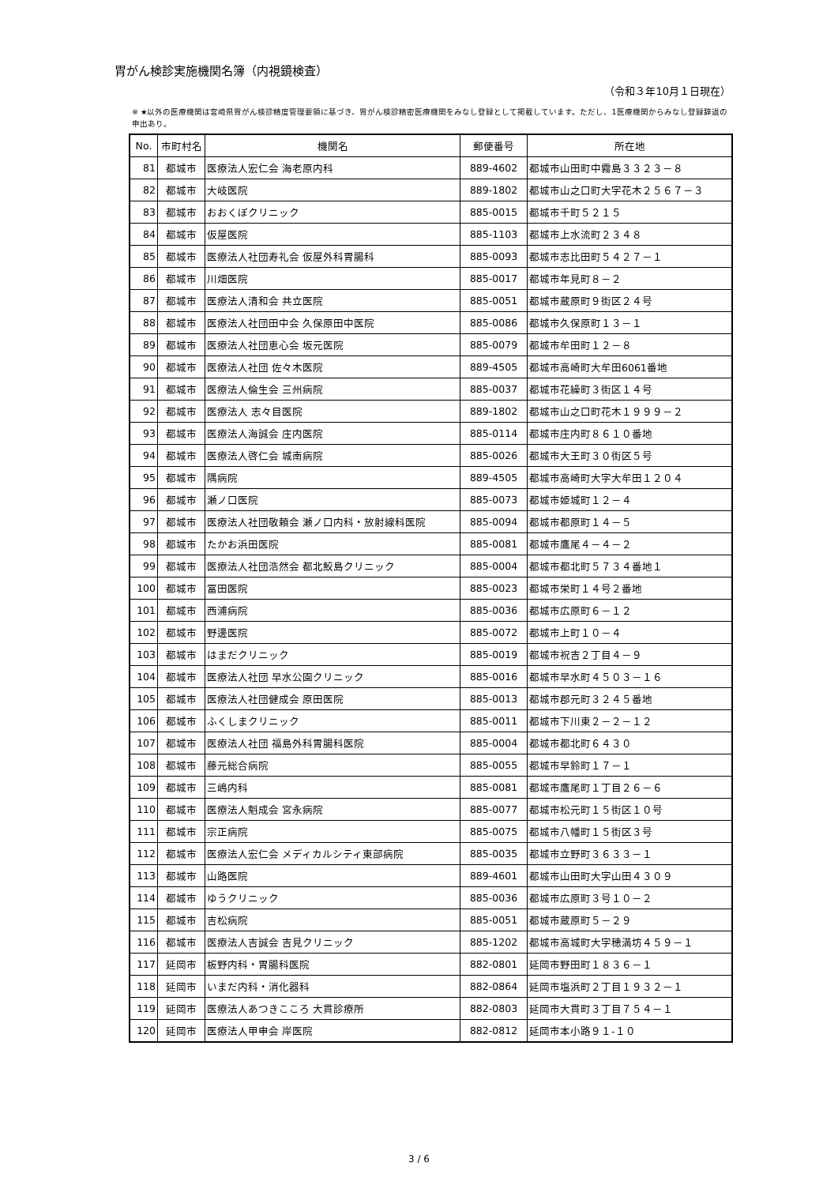胃がん検診実施機関名簿（内視鏡検査）
（令和３年10月１日現在）
※ ★以外の医療機関は宮崎県胃がん検診精度管理要領に基づき、胃がん検診精密医療機関をみなし登録として掲載しています。ただし、1医療機関からみなし登録辞退の申出あり。
| No. | 市町村名 | 機関名 | 郵便番号 | 所在地 |
| --- | --- | --- | --- | --- |
| 81 | 都城市 | 医療法人宏仁会 海老原内科 | 889-4602 | 都城市山田町中霧島３３２３－８ |
| 82 | 都城市 | 大岐医院 | 889-1802 | 都城市山之口町大字花木２５６７－３ |
| 83 | 都城市 | おおくぼクリニック | 885-0015 | 都城市千町５２１５ |
| 84 | 都城市 | 仮屋医院 | 885-1103 | 都城市上水流町２３４８ |
| 85 | 都城市 | 医療法人社団寿礼会 仮屋外科胃腸科 | 885-0093 | 都城市志比田町５４２７－１ |
| 86 | 都城市 | 川畑医院 | 885-0017 | 都城市年見町８－２ |
| 87 | 都城市 | 医療法人清和会 共立医院 | 885-0051 | 都城市蔵原町９街区２４号 |
| 88 | 都城市 | 医療法人社団田中会 久保原田中医院 | 885-0086 | 都城市久保原町１３－１ |
| 89 | 都城市 | 医療法人社団恵心会 坂元医院 | 885-0079 | 都城市牟田町１２－８ |
| 90 | 都城市 | 医療法人社団 佐々木医院 | 889-4505 | 都城市高崎町大牟田6061番地 |
| 91 | 都城市 | 医療法人倫生会 三州病院 | 885-0037 | 都城市花繰町３街区１４号 |
| 92 | 都城市 | 医療法人 志々目医院 | 889-1802 | 都城市山之口町花木１９９９－２ |
| 93 | 都城市 | 医療法人海誠会 庄内医院 | 885-0114 | 都城市庄内町８６１０番地 |
| 94 | 都城市 | 医療法人啓仁会 城南病院 | 885-0026 | 都城市大王町３０街区５号 |
| 95 | 都城市 | 隅病院 | 889-4505 | 都城市高崎町大字大牟田１２０４ |
| 96 | 都城市 | 瀬ノ口医院 | 885-0073 | 都城市姫城町１２－４ |
| 97 | 都城市 | 医療法人社団敬頼会 瀬ノ口内科・放射線科医院 | 885-0094 | 都城市都原町１４－５ |
| 98 | 都城市 | たかお浜田医院 | 885-0081 | 都城市鷹尾４－４－２ |
| 99 | 都城市 | 医療法人社団浩然会 都北鮫島クリニック | 885-0004 | 都城市都北町５７３４番地１ |
| 100 | 都城市 | 冨田医院 | 885-0023 | 都城市栄町１４号２番地 |
| 101 | 都城市 | 西浦病院 | 885-0036 | 都城市広原町６－１２ |
| 102 | 都城市 | 野邊医院 | 885-0072 | 都城市上町１０－４ |
| 103 | 都城市 | はまだクリニック | 885-0019 | 都城市祝吉２丁目４－９ |
| 104 | 都城市 | 医療法人社団 早水公園クリニック | 885-0016 | 都城市早水町４５０３－１６ |
| 105 | 都城市 | 医療法人社団健成会 原田医院 | 885-0013 | 都城市郡元町３２４５番地 |
| 106 | 都城市 | ふくしまクリニック | 885-0011 | 都城市下川東２－２－１２ |
| 107 | 都城市 | 医療法人社団 福島外科胃腸科医院 | 885-0004 | 都城市都北町６４３０ |
| 108 | 都城市 | 藤元総合病院 | 885-0055 | 都城市早鈴町１７－１ |
| 109 | 都城市 | 三嶋内科 | 885-0081 | 都城市鷹尾町１丁目２６－６ |
| 110 | 都城市 | 医療法人魁成会 宮永病院 | 885-0077 | 都城市松元町１５街区１０号 |
| 111 | 都城市 | 宗正病院 | 885-0075 | 都城市八幡町１５街区３号 |
| 112 | 都城市 | 医療法人宏仁会 メディカルシティ東部病院 | 885-0035 | 都城市立野町３６３３－１ |
| 113 | 都城市 | 山路医院 | 889-4601 | 都城市山田町大字山田４３０９ |
| 114 | 都城市 | ゆうクリニック | 885-0036 | 都城市広原町３号１０－２ |
| 115 | 都城市 | 吉松病院 | 885-0051 | 都城市蔵原町５－２９ |
| 116 | 都城市 | 医療法人吉誠会 吉見クリニック | 885-1202 | 都城市高城町大字穂満坊４５９－１ |
| 117 | 延岡市 | 板野内科・胃腸科医院 | 882-0801 | 延岡市野田町１８３６－１ |
| 118 | 延岡市 | いまだ内科・消化器科 | 882-0864 | 延岡市塩浜町２丁目１９３２－１ |
| 119 | 延岡市 | 医療法人あつきこころ 大貫診療所 | 882-0803 | 延岡市大貫町３丁目７５４－１ |
| 120 | 延岡市 | 医療法人甲申会 岸医院 | 882-0812 | 延岡市本小路９１-１０ |
3 / 6